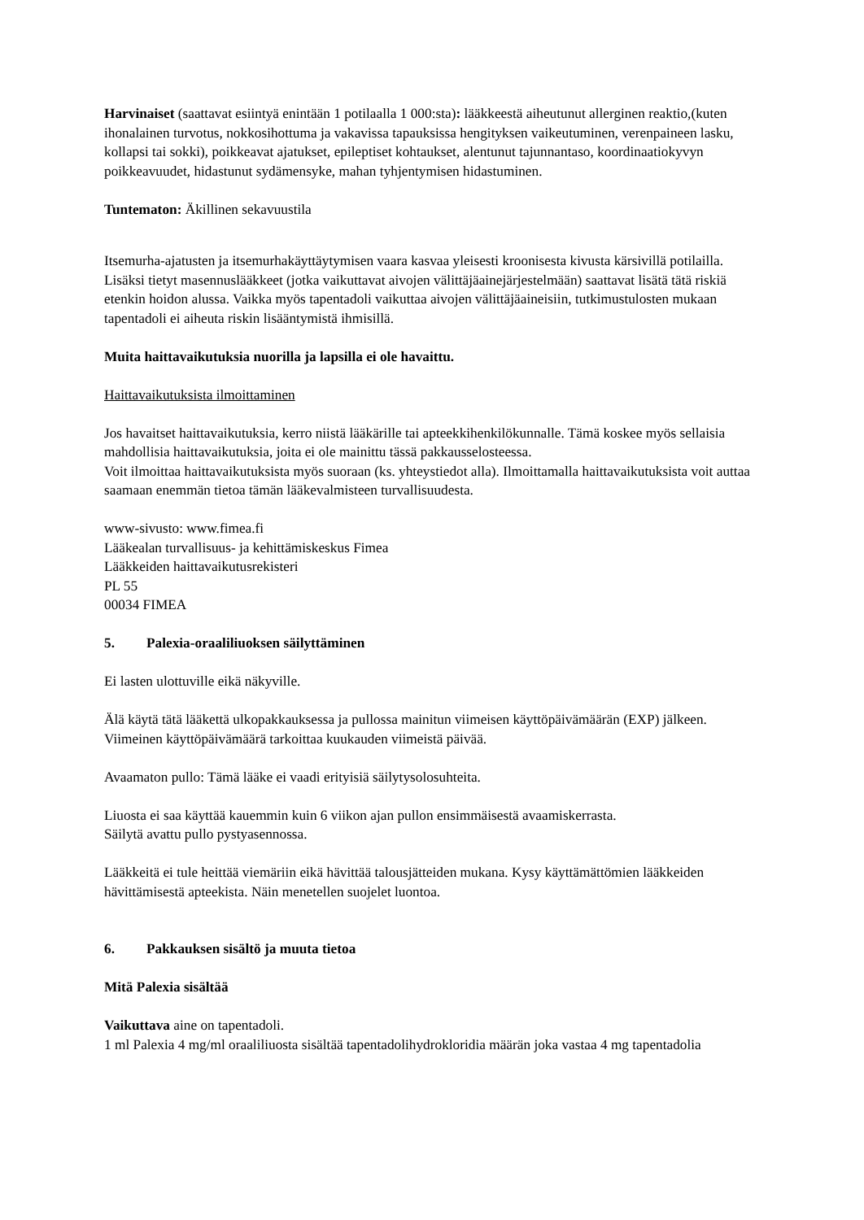Harvinaiset (saattavat esiintyä enintään 1 potilaalla 1 000:sta): lääkkeestä aiheutunut allerginen reaktio,(kuten ihonalainen turvotus, nokkosihottuma ja vakavissa tapauksissa hengityksen vaikeutuminen, verenpaineen lasku, kollapsi tai sokki), poikkeavat ajatukset, epileptiset kohtaukset, alentunut tajunnantaso, koordinaatiokyvyn poikkeavuudet, hidastunut sydämensyke, mahan tyhjentymisen hidastuminen.
Tuntematon: Äkillinen sekavuustila
Itsemurha-ajatusten ja itsemurhakäyttäytymisen vaara kasvaa yleisesti kroonisesta kivusta kärsivillä potilailla. Lisäksi tietyt masennuslääkkeet (jotka vaikuttavat aivojen välittäjäainejärjestelmään) saattavat lisätä tätä riskiä etenkin hoidon alussa. Vaikka myös tapentadoli vaikuttaa aivojen välittäjäaineisiin, tutkimustulosten mukaan tapentadoli ei aiheuta riskin lisääntymistä ihmisillä.
Muita haittavaikutuksia nuorilla ja lapsilla ei ole havaittu.
Haittavaikutuksista ilmoittaminen
Jos havaitset haittavaikutuksia, kerro niistä lääkärille tai apteekkihenkilökunnalle. Tämä koskee myös sellaisia mahdollisia haittavaikutuksia, joita ei ole mainittu tässä pakkausselosteessa.
Voit ilmoittaa haittavaikutuksista myös suoraan (ks. yhteystiedot alla). Ilmoittamalla haittavaikutuksista voit auttaa saamaan enemmän tietoa tämän lääkevalmisteen turvallisuudesta.
www-sivusto: www.fimea.fi
Lääkealan turvallisuus- ja kehittämiskeskus Fimea
Lääkkeiden haittavaikutusrekisteri
PL 55
00034 FIMEA
5. Palexia-oraaliliuoksen säilyttäminen
Ei lasten ulottuville eikä näkyville.
Älä käytä tätä lääkettä ulkopakkauksessa ja pullossa mainitun viimeisen käyttöpäivämäärän (EXP) jälkeen. Viimeinen käyttöpäivämäärä tarkoittaa kuukauden viimeistä päivää.
Avaamaton pullo: Tämä lääke ei vaadi erityisiä säilytysolosuhteita.
Liuosta ei saa käyttää kauemmin kuin 6 viikon ajan pullon ensimmäisestä avaamiskerrasta.
Säilytä avattu pullo pystyasennossa.
Lääkkeitä ei tule heittää viemäriin eikä hävittää talousjätteiden mukana. Kysy käyttämättömien lääkkeiden hävittämisestä apteekista. Näin menetellen suojelet luontoa.
6. Pakkauksen sisältö ja muuta tietoa
Mitä Palexia sisältää
Vaikuttava aine on tapentadoli.
1 ml Palexia 4 mg/ml oraaliliuosta sisältää tapentadolihydrokloridia määrän joka vastaa 4 mg tapentadolia